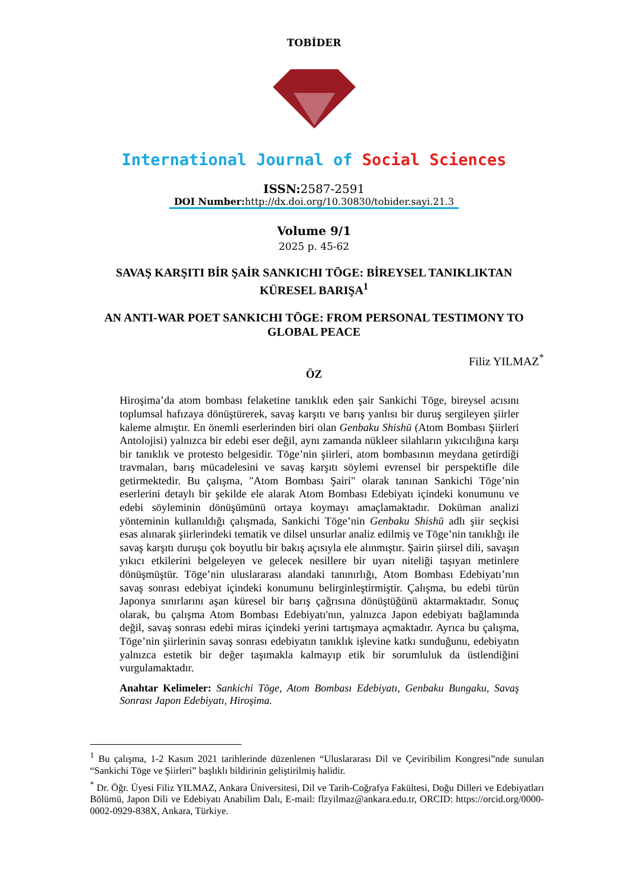TOBİDER
International Journal of Social Sciences
ISSN: 2587-2591
DOI Number: http://dx.doi.org/10.30830/tobider.sayi.21.3
Volume 9/1
2025 p. 45-62
SAVAŞ KARŞITI BİR ŞAİR SANKICHI TŌGE: BİREYSEL TANIKLIKTAN KÜRESEL BARIŞA<sup>1</sup>
AN ANTI-WAR POET SANKICHI TŌGE: FROM PERSONAL TESTIMONY TO GLOBAL PEACE
Filiz YILMAZ<sup>*</sup>
ÖZ
Hiroşima’da atom bombası felaketine tanıklık eden şair Sankichi Tōge, bireysel acısını toplumsal hafızaya dönüştürerek, savaş karşıtı ve barış yanlısı bir duruş sergileyen şiirler kaleme almıştır. En önemli eserlerinden biri olan Genbaku Shishū (Atom Bombası Şiirleri Antolojisi) yalnızca bir edebi eser değil, aynı zamanda nükleer silahların yıkıcılığına karşı bir tanıklık ve protesto belgesidir. Tōge’nin şiirleri, atom bombasının meydana getirdiği travmaları, barış mücadelesini ve savaş karşıtı söylemi evrensel bir perspektifle dile getirmektedir. Bu çalışma, "Atom Bombası Şairi" olarak tanınan Sankichi Tōge’nin eserlerini detaylı bir şekilde ele alarak Atom Bombası Edebiyatı içindeki konumunu ve edebi söyleminin dönüşümünü ortaya koymayı amaçlamaktadır. Doküman analizi yönteminin kullanıldığı çalışmada, Sankichi Tōge’nin Genbaku Shishū adlı şiir seçkisi esas alınarak şiirlerindeki tematik ve dilsel unsurlar analiz edilmiş ve Tōge’nin tanıklığı ile savaş karşıtı duruşu çok boyutlu bir bakış açısıyla ele alınmıştır. Şairin şiirsel dili, savaşın yıkıcı etkilerini belgeleyen ve gelecek nesillere bir uyarı niteliği taşıyan metinlere dönüşmüştür. Tōge’nin uluslararası alandaki tanınırlığı, Atom Bombası Edebiyatı’nın savaş sonrası edebiyat içindeki konumunu belirginleştirmiştir. Çalışma, bu edebi türün Japonya sınırlarını aşan küresel bir barış çağrısına dönüştüğünü aktarmaktadır. Sonuç olarak, bu çalışma Atom Bombası Edebiyatı'nın, yalnızca Japon edebiyatı bağlamında değil, savaş sonrası edebi miras içindeki yerini tartışmaya açmaktadır. Ayrıca bu çalışma, Tōge’nin şiirlerinin savaş sonrası edebiyatın tanıklık işlevine katkı sunduğunu, edebiyatın yalnızca estetik bir değer taşımakla kalmayıp etik bir sorumluluk da üstlendiğini vurgulamaktadır.
Anahtar Kelimeler: Sankichi Tōge, Atom Bombası Edebiyatı, Genbaku Bungaku, Savaş Sonrası Japon Edebiyatı, Hiroşima.
<sup>1</sup> Bu çalışma, 1-2 Kasım 2021 tarihlerinde düzenlenen “Uluslararası Dil ve Çeviribilim Kongresi”nde sunulan “Sankichi Tōge ve Şiirleri” başlıklı bildirinin geliştirilmiş halidir.
<sup>*</sup> Dr. Öğr. Üyesi Filiz YILMAZ, Ankara Üniversitesi, Dil ve Tarih-Coğrafya Fakültesi, Doğu Dilleri ve Edebiyatları Bölümü, Japon Dili ve Edebiyatı Anabilim Dalı, E-mail: flzyilmaz@ankara.edu.tr, ORCID: https://orcid.org/0000-0002-0929-838X, Ankara, Türkiye.